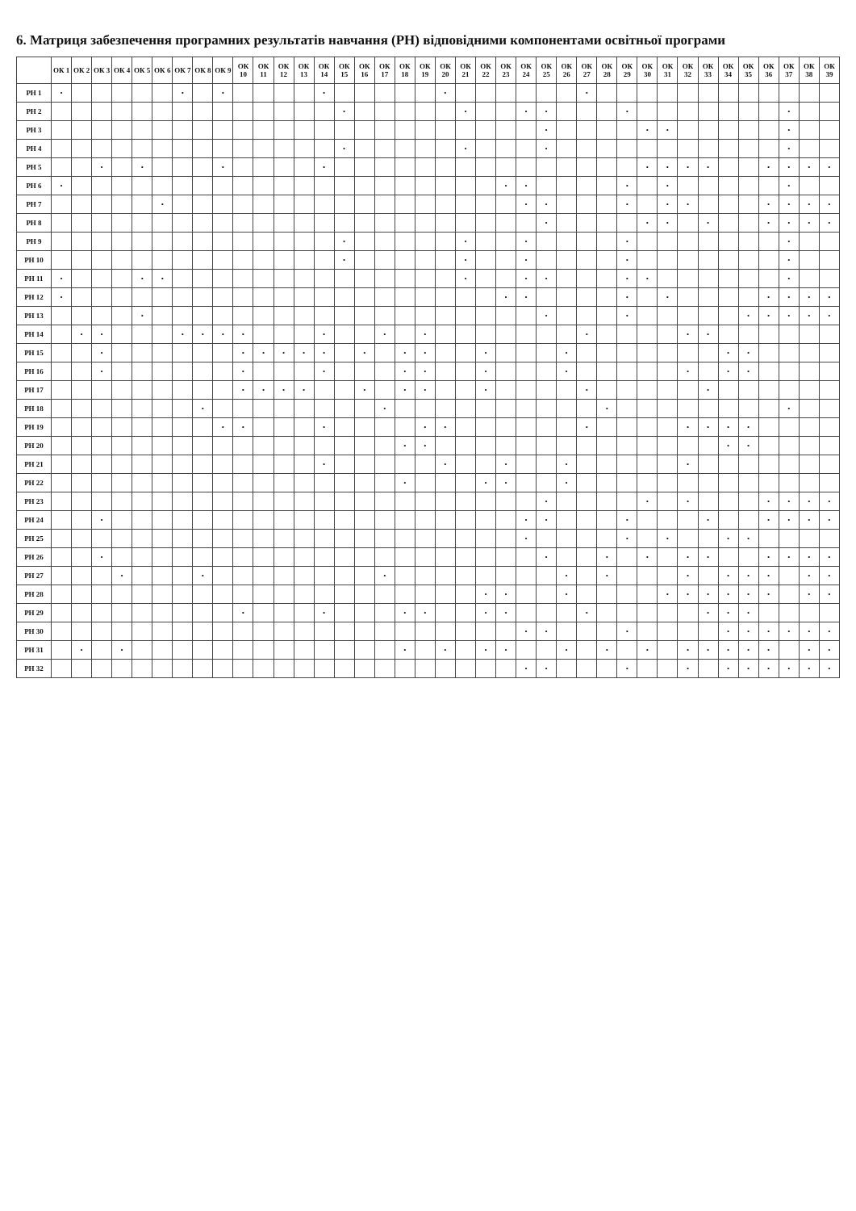6. Матриця забезпечення програмних результатів навчання (РН) відповідними компонентами освітньої програми
| | ОК 1 | ОК 2 | ОК 3 | ОК 4 | ОК 5 | ОК 6 | ОК 7 | ОК 8 | ОК 9 | ОК 10 | ОК 11 | ОК 12 | ОК 13 | ОК 14 | ОК 15 | ОК 16 | ОК 17 | ОК 18 | ОК 19 | ОК 20 | ОК 21 | ОК 22 | ОК 23 | ОК 24 | ОК 25 | ОК 26 | ОК 27 | ОК 28 | ОК 29 | ОК 30 | ОК 31 | ОК 32 | ОК 33 | ОК 34 | ОК 35 | ОК 36 | ОК 37 | ОК 38 | ОК 39 |
| --- | --- | --- | --- | --- | --- | --- | --- | --- | --- | --- | --- | --- | --- | --- | --- | --- | --- | --- | --- | --- | --- | --- | --- | --- | --- | --- | --- | --- | --- | --- | --- | --- | --- | --- | --- | --- | --- | --- | --- |
| РН 1 | • | | | | | | • | | • | | | | | • | | | | | | • | | | | | | | • | | | | | | | | | | | | |
| РН 2 | | | | | | | | | | | | | | | • | | | | | | • | | | • | • | | | | • | | | | | | | | • | | |
| РН 3 | | | | | | | | | | | | | | | | | | | | | | | | | • | | | | | • | • | | | | | | • | | |
| РН 4 | | | | | | | | | | | | | | | • | | | | | | • | | | | • | | | | | | | | | | | | • | | |
| РН 5 | | | • | | • | | | | • | | | | | • | | | | | | | | | | | | | | | | • | • | • | • | | | • | • | • | • |
| РН 6 | • | | | | | | | | | | | | | | | | | | | | | | • | • | | | | | • | | • | | | | | | • | | |
| РН 7 | | | | | | • | | | | | | | | | | | | | | | | | | • | • | | | | • | | • | • | | | | • | • | • | • |
| РН 8 | | | | | | | | | | | | | | | | | | | | | | | | | • | | | | | • | • | | • | | | • | • | • | • |
| РН 9 | | | | | | | | | | | | | | | • | | | | | | • | | | • | | | | | • | | | | | | | | • | | |
| РН 10 | | | | | | | | | | | | | | | • | | | | | | • | | | • | | | | | • | | | | | | | | • | | |
| РН 11 | • | | | | • | • | | | | | | | | | | | | | | | • | | | • | • | | | | • | • | | | | | | | • | | |
| РН 12 | • | | | | | | | | | | | | | | | | | | | | | | • | • | | | | | • | | • | | | | | • | • | • | • |
| РН 13 | | | | | • | | | | | | | | | | | | | | | | | | | | • | | | | • | | | | | | • | • | • | • | • |
| РН 14 | | • | • | | | | • | • | • | • | | | | • | | | • | | • | | | | | | | | • | | | | | • | • | | | | | | |
| РН 15 | | | • | | | | | | | • | • | • | • | • | | • | | • | • | | | • | | | | • | | | | | | | | • | • | | | | |
| РН 16 | | | • | | | | | | | • | | | | • | | | | • | • | | | • | | | | • | | | | | | • | | • | • | | | | |
| РН 17 | | | | | | | | | | • | • | • | • | | | • | | • | • | | | • | | | | | • | | | | | | • | | | | | | |
| РН 18 | | | | | | | | • | | | | | | | | | • | | | | | | | | | | | • | | | | | | | | | • | | |
| РН 19 | | | | | | | | | • | • | | | | • | | | | | • | • | | | | | | | • | | | | | • | • | • | • | | | | |
| РН 20 | | | | | | | | | | | | | | | | | | • | • | | | | | | | | | | | | | | | • | • | | | | |
| РН 21 | | | | | | | | | | | | | | • | | | | | | • | | | • | | | • | | | | | | • | | | | | | | |
| РН 22 | | | | | | | | | | | | | | | | | | • | | | | • | • | | | • | | | | | | | | | | | | | |
| РН 23 | | | | | | | | | | | | | | | | | | | | | | | | | • | | | | | • | | • | | | | • | • | • | • |
| РН 24 | | | • | | | | | | | | | | | | | | | | | | | | | • | • | | | | • | | | | • | | | • | • | • | • |
| РН 25 | | | | | | | | | | | | | | | | | | | | | | | | • | | | | | • | | • | | | • | • | | | | |
| РН 26 | | | • | | | | | | | | | | | | | | | | | | | | | | • | | | • | | • | | • | • | | | • | • | • | • |
| РН 27 | | | | • | | | | • | | | | | | | | | • | | | | | | | | | • | | • | | | | • | | • | • | • | | • | • |
| РН 28 | | | | | | | | | | | | | | | | | | | | | | • | • | | | • | | | | | • | • | • | • | • | • | | • | • |
| РН 29 | | | | | | | | | | • | | | | • | | | | • | • | | | • | • | | | | • | | | | | | • | • | • | | | | |
| РН 30 | | | | | | | | | | | | | | | | | | | | | | | | • | • | | | | • | | | | | • | • | • | • | • | • |
| РН 31 | | • | | • | | | | | | | | | | | | | | • | | • | | • | • | | | • | | • | | • | | • | • | • | • | • | | • | • |
| РН 32 | | | | | | | | | | | | | | | | | | | | | | | | • | • | | | | • | | | • | | • | • | • | • | • | • |